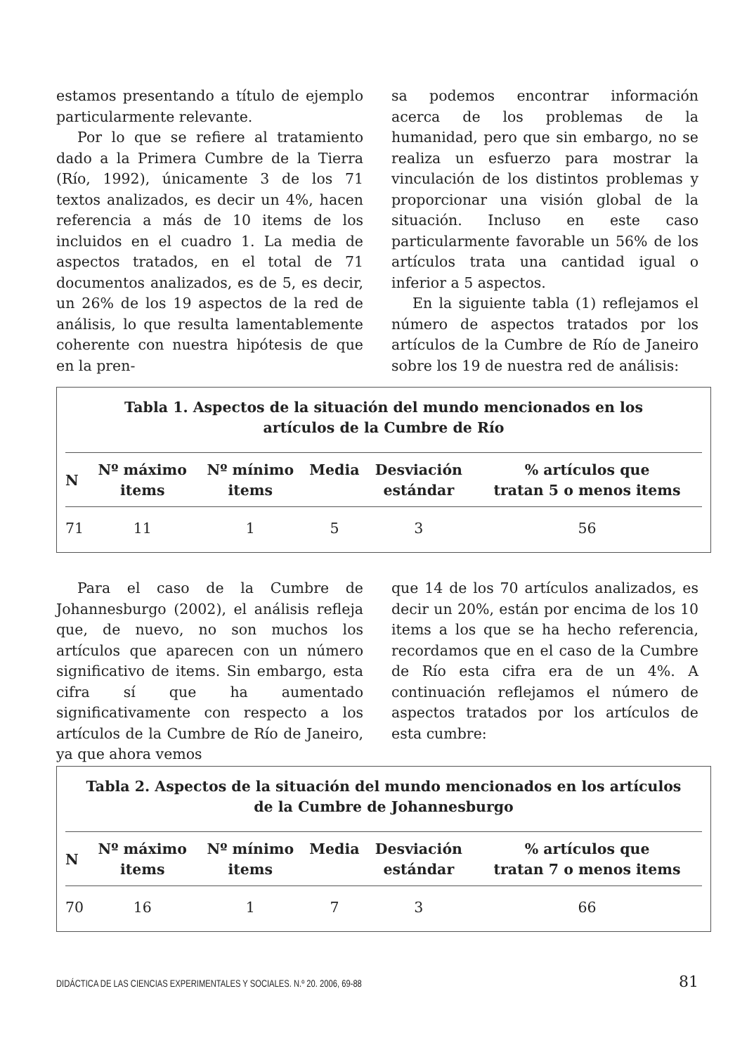estamos presentando a título de ejemplo particularmente relevante.
Por lo que se refiere al tratamiento dado a la Primera Cumbre de la Tierra (Río, 1992), únicamente 3 de los 71 textos analizados, es decir un 4%, hacen referencia a más de 10 items de los incluidos en el cuadro 1. La media de aspectos tratados, en el total de 71 documentos analizados, es de 5, es decir, un 26% de los 19 aspectos de la red de análisis, lo que resulta lamentablemente coherente con nuestra hipótesis de que en la pren-
sa podemos encontrar información acerca de los problemas de la humanidad, pero que sin embargo, no se realiza un esfuerzo para mostrar la vinculación de los distintos problemas y proporcionar una visión global de la situación. Incluso en este caso particularmente favorable un 56% de los artículos trata una cantidad igual o inferior a 5 aspectos.
En la siguiente tabla (1) reflejamos el número de aspectos tratados por los artículos de la Cumbre de Río de Janeiro sobre los 19 de nuestra red de análisis:
Tabla 1. Aspectos de la situación del mundo mencionados en los
artículos de la Cumbre de Río
| N | Nº máximo items | Nº mínimo items | Media | Desviación estándar | % artículos que tratan 5 o menos items |
| --- | --- | --- | --- | --- | --- |
| 71 | 11 | 1 | 5 | 3 | 56 |
Para el caso de la Cumbre de Johannesburgo (2002), el análisis refleja que, de nuevo, no son muchos los artículos que aparecen con un número significativo de items. Sin embargo, esta cifra sí que ha aumentado significativamente con respecto a los artículos de la Cumbre de Río de Janeiro, ya que ahora vemos
que 14 de los 70 artículos analizados, es decir un 20%, están por encima de los 10 items a los que se ha hecho referencia, recordamos que en el caso de la Cumbre de Río esta cifra era de un 4%. A continuación reflejamos el número de aspectos tratados por los artículos de esta cumbre:
Tabla 2. Aspectos de la situación del mundo mencionados en los artículos
de la Cumbre de Johannesburgo
| N | Nº máximo items | Nº mínimo items | Media | Desviación estándar | % artículos que tratan 7 o menos items |
| --- | --- | --- | --- | --- | --- |
| 70 | 16 | 1 | 7 | 3 | 66 |
DIDÁCTICA DE LAS CIENCIAS EXPERIMENTALES Y SOCIALES. N.º 20. 2006, 69-88 81